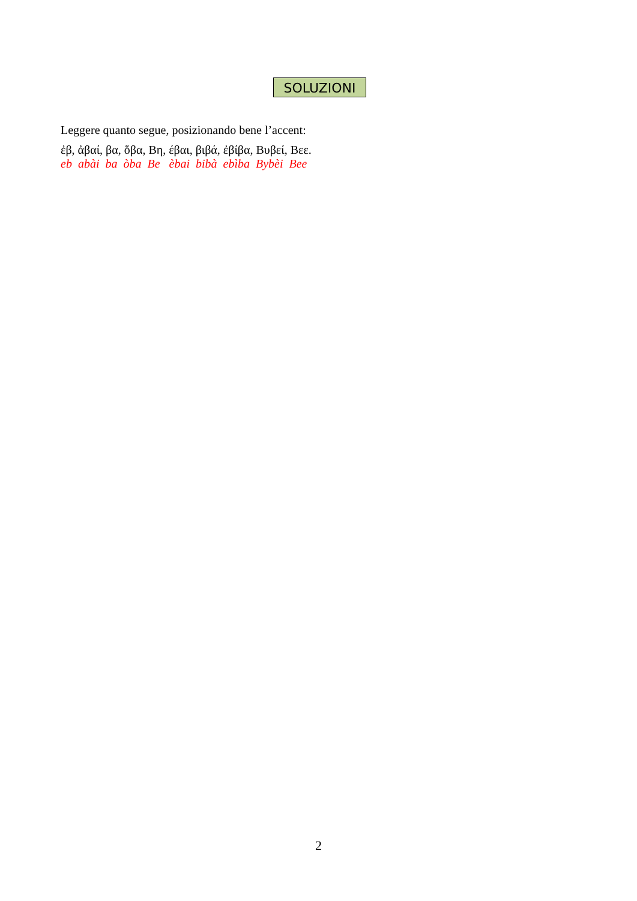SOLUZIONI
Leggere quanto segue, posizionando bene l’accent:
ἐβ, ἀβαί, βα, ὅβα, Βη, έβαι, βιβά, ἐβίβα, Βυβεί, Βεε.
eb abài ba òba Be èbai bibà ebìba Bybèi Bee
2